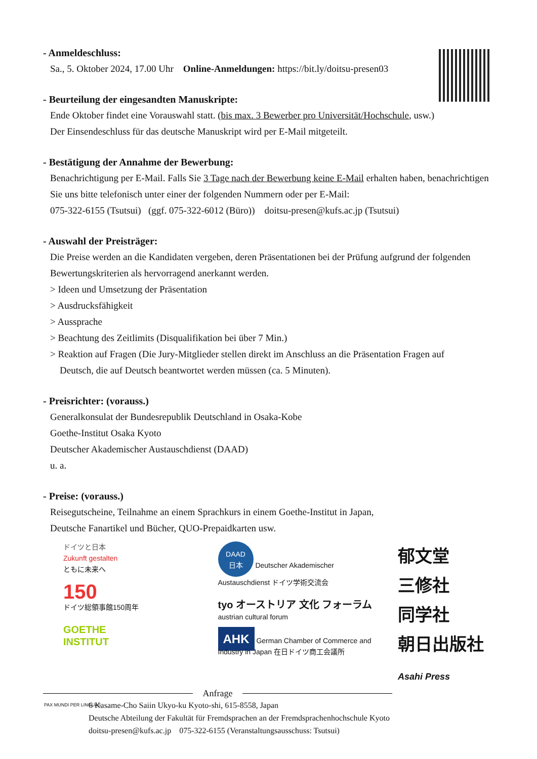- Anmeldeschluss:
Sa., 5. Oktober 2024, 17.00 Uhr Online-Anmeldungen: https://bit.ly/doitsu-presen03
- Beurteilung der eingesandten Manuskripte:
Ende Oktober findet eine Vorauswahl statt. (bis max. 3 Bewerber pro Universität/Hochschule, usw.)
Der Einsendeschluss für das deutsche Manuskript wird per E-Mail mitgeteilt.
- Bestätigung der Annahme der Bewerbung:
Benachrichtigung per E-Mail. Falls Sie 3 Tage nach der Bewerbung keine E-Mail erhalten haben, benachrichtigen Sie uns bitte telefonisch unter einer der folgenden Nummern oder per E-Mail:
075-322-6155 (Tsutsui) (ggf. 075-322-6012 (Büro)) doitsu-presen@kufs.ac.jp (Tsutsui)
- Auswahl der Preisträger:
Die Preise werden an die Kandidaten vergeben, deren Präsentationen bei der Prüfung aufgrund der folgenden Bewertungskriterien als hervorragend anerkannt werden.
> Ideen und Umsetzung der Präsentation
> Ausdrucksfähigkeit
> Aussprache
> Beachtung des Zeitlimits (Disqualifikation bei über 7 Min.)
> Reaktion auf Fragen (Die Jury-Mitglieder stellen direkt im Anschluss an die Präsentation Fragen auf
Deutsch, die auf Deutsch beantwortet werden müssen (ca. 5 Minuten).
- Preisrichter: (vorauss.)
Generalkonsulat der Bundesrepublik Deutschland in Osaka-Kobe
Goethe-Institut Osaka Kyoto
Deutscher Akademischer Austauschdienst (DAAD)
u. a.
- Preise: (vorauss.)
Reisegutscheine, Teilnahme an einem Sprachkurs in einem Goethe-Institut in Japan,
Deutsche Fanartikel und Bücher, QUO-Prepaidkarten usw.
ドイツと日本
Zukunft gestalten
ともに未来へ
150
ドイツ総領事館150周年
GOETHE
INSTITUT
DAAD
日本 Deutscher Akademischer Austauschdienst ドイツ学術交流会
tyo オーストリア 文化 フォーラム
austrian cultural forum
AHK German Chamber of Commerce and Industry in Japan 在日ドイツ商工会議所
郁文堂
三修社
同学社
朝日出版社
Asahi Press
Anfrage
PAX MUNDI PER LINGUAS 6 Kasame-Cho Saiin Ukyo-ku Kyoto-shi, 615-8558, Japan
Deutsche Abteilung der Fakultät für Fremdsprachen an der Fremdsprachenhochschule Kyoto
doitsu-presen@kufs.ac.jp 075-322-6155 (Veranstaltungsausschuss: Tsutsui)